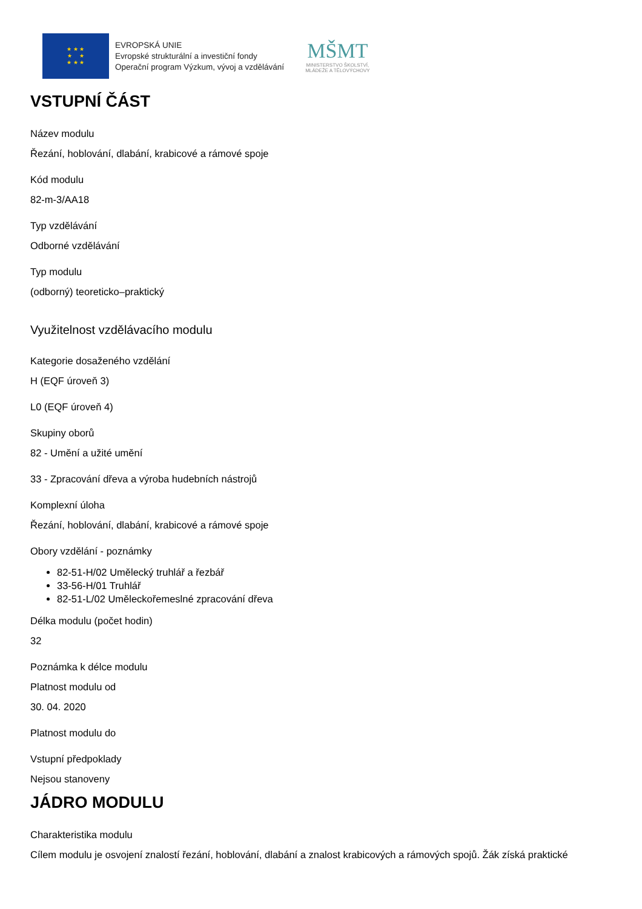★ ★ ★
★ ★
★ ★ ★
EVROPSKÁ UNIE
Evropské strukturální a investiční fondy
Operační program Výzkum, vývoj a vzdělávání
MŠMT
MINISTERSTVO ŠKOLSTVÍ,
MLÁDEŽE A TĚLOVÝCHOVY
VSTUPNÍ ČÁST
Název modulu
Řezání, hoblování, dlabání, krabicové a rámové spoje
Kód modulu
82-m-3/AA18
Typ vzdělávání
Odborné vzdělávání
Typ modulu
(odborný) teoreticko–praktický
Využitelnost vzdělávacího modulu
Kategorie dosaženého vzdělání
H (EQF úroveň 3)
L0 (EQF úroveň 4)
Skupiny oborů
82 - Umění a užité umění
33 - Zpracování dřeva a výroba hudebních nástrojů
Komplexní úloha
Řezání, hoblování, dlabání, krabicové a rámové spoje
Obory vzdělání - poznámky
82-51-H/02 Umělecký truhlář a řezbář
33-56-H/01 Truhlář
82-51-L/02 Uměleckořemeslné zpracování dřeva
Délka modulu (počet hodin)
32
Poznámka k délce modulu
Platnost modulu od
30. 04. 2020
Platnost modulu do
Vstupní předpoklady
Nejsou stanoveny
JÁDRO MODULU
Charakteristika modulu
Cílem modulu je osvojení znalostí řezání, hoblování, dlabání a znalost krabicových a rámových spojů. Žák získá praktické